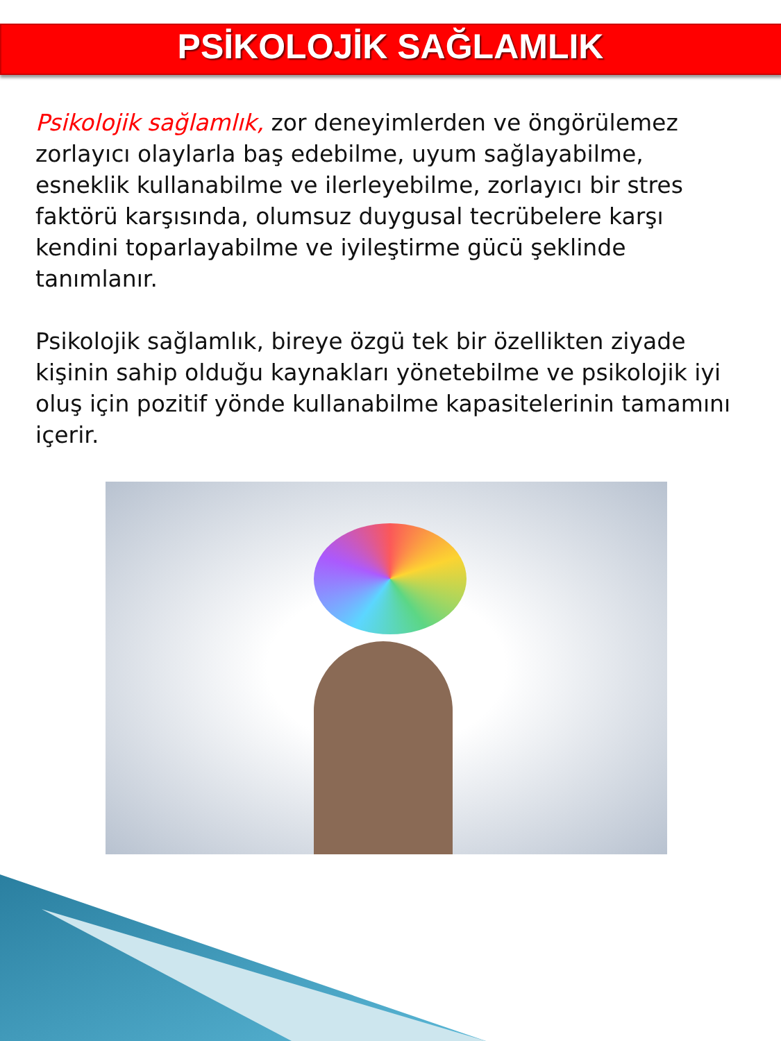PSİKOLOJİK SAĞLAMLIK
Psikolojik sağlamlık, zor deneyimlerden ve öngörülemez zorlayıcı olaylarla baş edebilme, uyum sağlayabilme, esneklik kullanabilme ve ilerleyebilme, zorlayıcı bir stres faktörü karşısında, olumsuz duygusal tecrübelere karşı kendini toparlayabilme ve iyileştirme gücü şeklinde tanımlanır.
Psikolojik sağlamlık, bireye özgü tek bir özellikten ziyade kişinin sahip olduğu kaynakları yönetebilme ve psikolojik iyi oluş için pozitif yönde kullanabilme kapasitelerinin tamamını içerir.